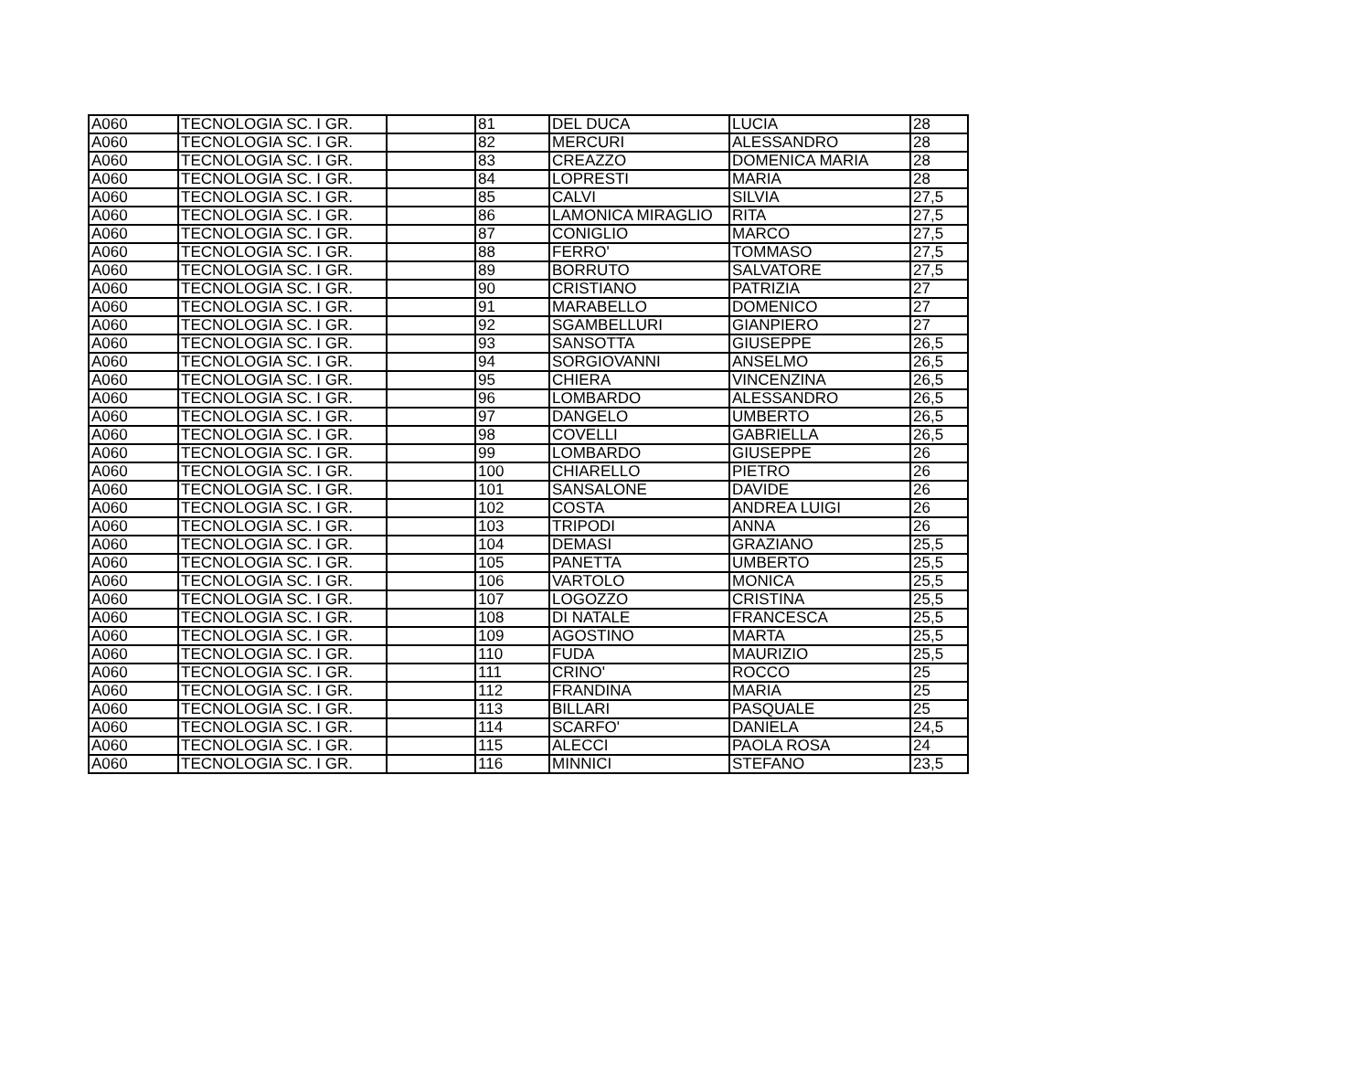| A060 | TECNOLOGIA SC. I GR. | | 81 | DEL DUCA | LUCIA | 28 |
| A060 | TECNOLOGIA SC. I GR. | | 82 | MERCURI | ALESSANDRO | 28 |
| A060 | TECNOLOGIA SC. I GR. | | 83 | CREAZZO | DOMENICA MARIA | 28 |
| A060 | TECNOLOGIA SC. I GR. | | 84 | LOPRESTI | MARIA | 28 |
| A060 | TECNOLOGIA SC. I GR. | | 85 | CALVI | SILVIA | 27,5 |
| A060 | TECNOLOGIA SC. I GR. | | 86 | LAMONICA MIRAGLIO | RITA | 27,5 |
| A060 | TECNOLOGIA SC. I GR. | | 87 | CONIGLIO | MARCO | 27,5 |
| A060 | TECNOLOGIA SC. I GR. | | 88 | FERRO' | TOMMASO | 27,5 |
| A060 | TECNOLOGIA SC. I GR. | | 89 | BORRUTO | SALVATORE | 27,5 |
| A060 | TECNOLOGIA SC. I GR. | | 90 | CRISTIANO | PATRIZIA | 27 |
| A060 | TECNOLOGIA SC. I GR. | | 91 | MARABELLO | DOMENICO | 27 |
| A060 | TECNOLOGIA SC. I GR. | | 92 | SGAMBELLURI | GIANPIERO | 27 |
| A060 | TECNOLOGIA SC. I GR. | | 93 | SANSOTTA | GIUSEPPE | 26,5 |
| A060 | TECNOLOGIA SC. I GR. | | 94 | SORGIOVANNI | ANSELMO | 26,5 |
| A060 | TECNOLOGIA SC. I GR. | | 95 | CHIERA | VINCENZINA | 26,5 |
| A060 | TECNOLOGIA SC. I GR. | | 96 | LOMBARDO | ALESSANDRO | 26,5 |
| A060 | TECNOLOGIA SC. I GR. | | 97 | DANGELO | UMBERTO | 26,5 |
| A060 | TECNOLOGIA SC. I GR. | | 98 | COVELLI | GABRIELLA | 26,5 |
| A060 | TECNOLOGIA SC. I GR. | | 99 | LOMBARDO | GIUSEPPE | 26 |
| A060 | TECNOLOGIA SC. I GR. | | 100 | CHIARELLO | PIETRO | 26 |
| A060 | TECNOLOGIA SC. I GR. | | 101 | SANSALONE | DAVIDE | 26 |
| A060 | TECNOLOGIA SC. I GR. | | 102 | COSTA | ANDREA LUIGI | 26 |
| A060 | TECNOLOGIA SC. I GR. | | 103 | TRIPODI | ANNA | 26 |
| A060 | TECNOLOGIA SC. I GR. | | 104 | DEMASI | GRAZIANO | 25,5 |
| A060 | TECNOLOGIA SC. I GR. | | 105 | PANETTA | UMBERTO | 25,5 |
| A060 | TECNOLOGIA SC. I GR. | | 106 | VARTOLO | MONICA | 25,5 |
| A060 | TECNOLOGIA SC. I GR. | | 107 | LOGOZZO | CRISTINA | 25,5 |
| A060 | TECNOLOGIA SC. I GR. | | 108 | DI NATALE | FRANCESCA | 25,5 |
| A060 | TECNOLOGIA SC. I GR. | | 109 | AGOSTINO | MARTA | 25,5 |
| A060 | TECNOLOGIA SC. I GR. | | 110 | FUDA | MAURIZIO | 25,5 |
| A060 | TECNOLOGIA SC. I GR. | | 111 | CRINO' | ROCCO | 25 |
| A060 | TECNOLOGIA SC. I GR. | | 112 | FRANDINA | MARIA | 25 |
| A060 | TECNOLOGIA SC. I GR. | | 113 | BILLARI | PASQUALE | 25 |
| A060 | TECNOLOGIA SC. I GR. | | 114 | SCARFO' | DANIELA | 24,5 |
| A060 | TECNOLOGIA SC. I GR. | | 115 | ALECCI | PAOLA ROSA | 24 |
| A060 | TECNOLOGIA SC. I GR. | | 116 | MINNICI | STEFANO | 23,5 |